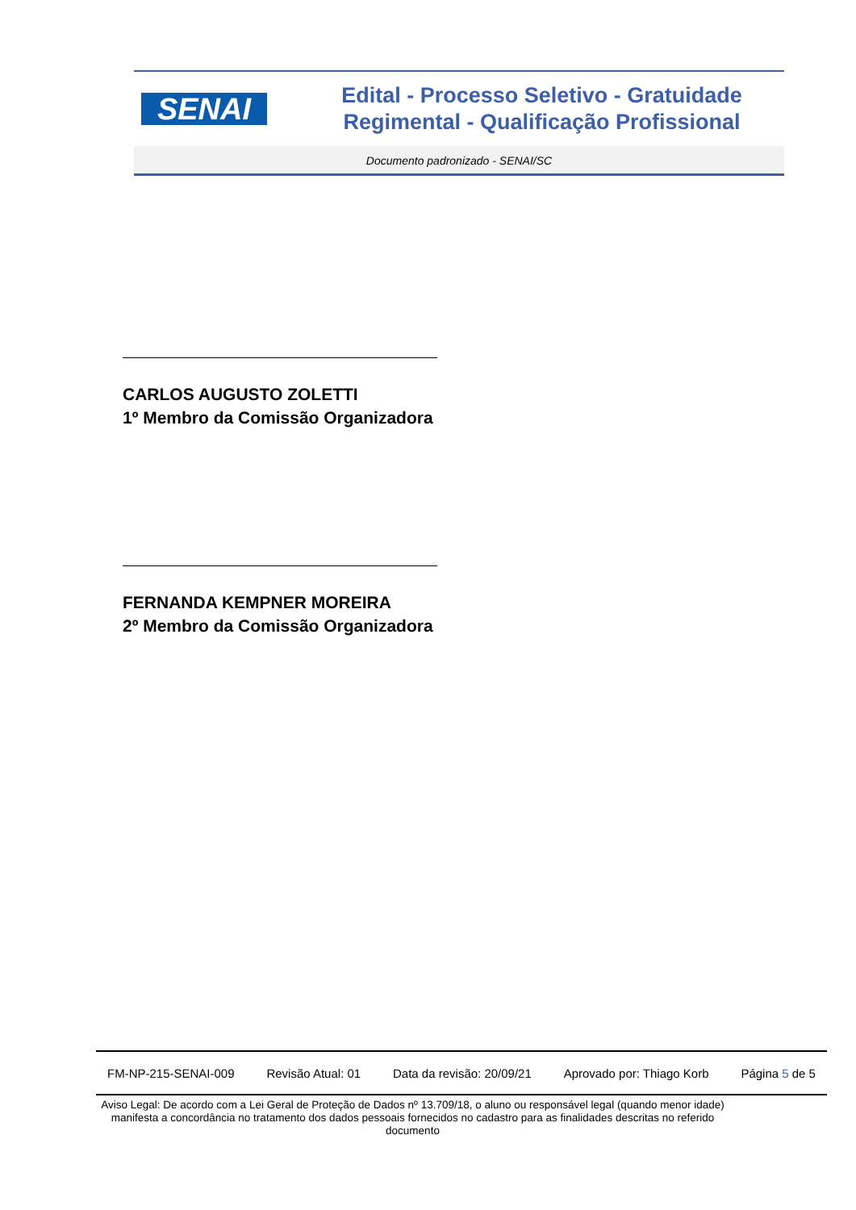SENAI
Edital - Processo Seletivo - Gratuidade Regimental - Qualificação Profissional
Documento padronizado - SENAI/SC
CARLOS AUGUSTO ZOLETTI
1º Membro da Comissão Organizadora
FERNANDA KEMPNER MOREIRA
2º Membro da Comissão Organizadora
FM-NP-215-SENAI-009 Revisão Atual: 01 Data da revisão: 20/09/21 Aprovado por: Thiago Korb Página 5 de 5
Aviso Legal: De acordo com a Lei Geral de Proteção de Dados nº 13.709/18, o aluno ou responsável legal (quando menor idade) manifesta a concordância no tratamento dos dados pessoais fornecidos no cadastro para as finalidades descritas no referido documento